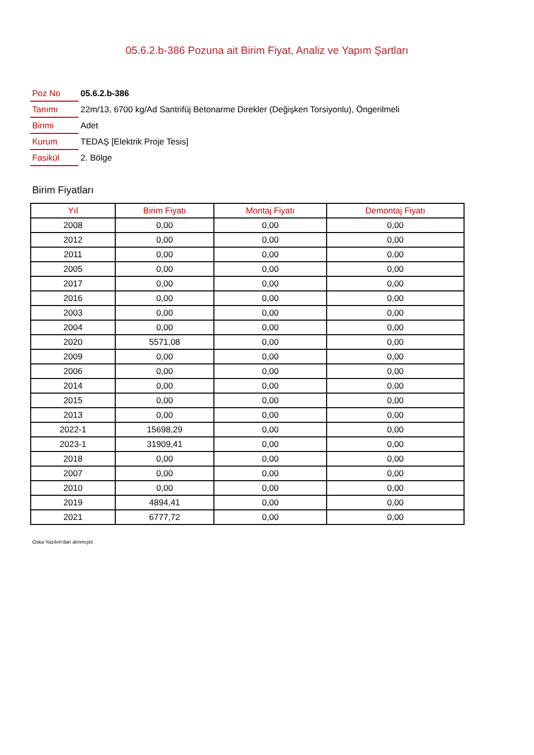05.6.2.b-386 Pozuna ait Birim Fiyat, Analiz ve Yapım Şartları
| Poz No | 05.6.2.b-386 |
| Tanımı | 22m/13, 6700 kg/Ad Santrifüj Betonarme Direkler (Değişken Torsiyonlu), Öngerilmeli |
| Birimi | Adet |
| Kurum | TEDAŞ [Elektrik Proje Tesis] |
| Fasikül | 2. Bölge |
Birim Fiyatları
| Yıl | Birim Fiyatı | Montaj Fiyatı | Demontaj Fiyatı |
| --- | --- | --- | --- |
| 2008 | 0,00 | 0,00 | 0,00 |
| 2012 | 0,00 | 0,00 | 0,00 |
| 2011 | 0,00 | 0,00 | 0,00 |
| 2005 | 0,00 | 0,00 | 0,00 |
| 2017 | 0,00 | 0,00 | 0,00 |
| 2016 | 0,00 | 0,00 | 0,00 |
| 2003 | 0,00 | 0,00 | 0,00 |
| 2004 | 0,00 | 0,00 | 0,00 |
| 2020 | 5571,08 | 0,00 | 0,00 |
| 2009 | 0,00 | 0,00 | 0,00 |
| 2006 | 0,00 | 0,00 | 0,00 |
| 2014 | 0,00 | 0,00 | 0,00 |
| 2015 | 0,00 | 0,00 | 0,00 |
| 2013 | 0,00 | 0,00 | 0,00 |
| 2022-1 | 15698,29 | 0,00 | 0,00 |
| 2023-1 | 31909,41 | 0,00 | 0,00 |
| 2018 | 0,00 | 0,00 | 0,00 |
| 2007 | 0,00 | 0,00 | 0,00 |
| 2010 | 0,00 | 0,00 | 0,00 |
| 2019 | 4894,41 | 0,00 | 0,00 |
| 2021 | 6777,72 | 0,00 | 0,00 |
Oska Yazılım'dan alınmıştır.